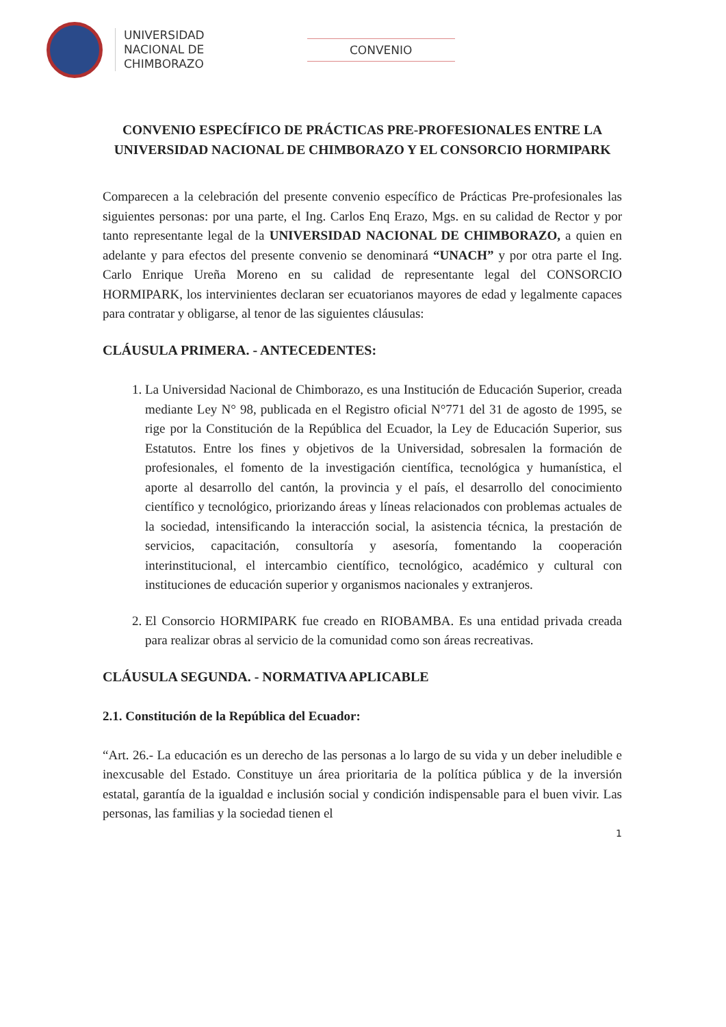UNIVERSIDAD
NACIONAL DE
CHIMBORAZO
CONVENIO
CONVENIO ESPECÍFICO DE PRÁCTICAS PRE-PROFESIONALES ENTRE LA UNIVERSIDAD NACIONAL DE CHIMBORAZO Y EL CONSORCIO HORMIPARK
Comparecen a la celebración del presente convenio específico de Prácticas Pre-profesionales las siguientes personas: por una parte, el Ing. Carlos Enq Erazo, Mgs. en su calidad de Rector y por tanto representante legal de la UNIVERSIDAD NACIONAL DE CHIMBORAZO, a quien en adelante y para efectos del presente convenio se denominará “UNACH” y por otra parte el Ing. Carlo Enrique Ureña Moreno en su calidad de representante legal del CONSORCIO HORMIPARK, los intervinientes declaran ser ecuatorianos mayores de edad y legalmente capaces para contratar y obligarse, al tenor de las siguientes cláusulas:
CLÁUSULA PRIMERA. - ANTECEDENTES:
1. La Universidad Nacional de Chimborazo, es una Institución de Educación Superior, creada mediante Ley N° 98, publicada en el Registro oficial N°771 del 31 de agosto de 1995, se rige por la Constitución de la República del Ecuador, la Ley de Educación Superior, sus Estatutos. Entre los fines y objetivos de la Universidad, sobresalen la formación de profesionales, el fomento de la investigación científica, tecnológica y humanística, el aporte al desarrollo del cantón, la provincia y el país, el desarrollo del conocimiento científico y tecnológico, priorizando áreas y líneas relacionados con problemas actuales de la sociedad, intensificando la interacción social, la asistencia técnica, la prestación de servicios, capacitación, consultoría y asesoría, fomentando la cooperación interinstitucional, el intercambio científico, tecnológico, académico y cultural con instituciones de educación superior y organismos nacionales y extranjeros.
2. El Consorcio HORMIPARK fue creado en RIOBAMBA. Es una entidad privada creada para realizar obras al servicio de la comunidad como son áreas recreativas.
CLÁUSULA SEGUNDA. - NORMATIVA APLICABLE
2.1. Constitución de la República del Ecuador:
“Art. 26.- La educación es un derecho de las personas a lo largo de su vida y un deber ineludible e inexcusable del Estado. Constituye un área prioritaria de la política pública y de la inversión estatal, garantía de la igualdad e inclusión social y condición indispensable para el buen vivir. Las personas, las familias y la sociedad tienen el
1